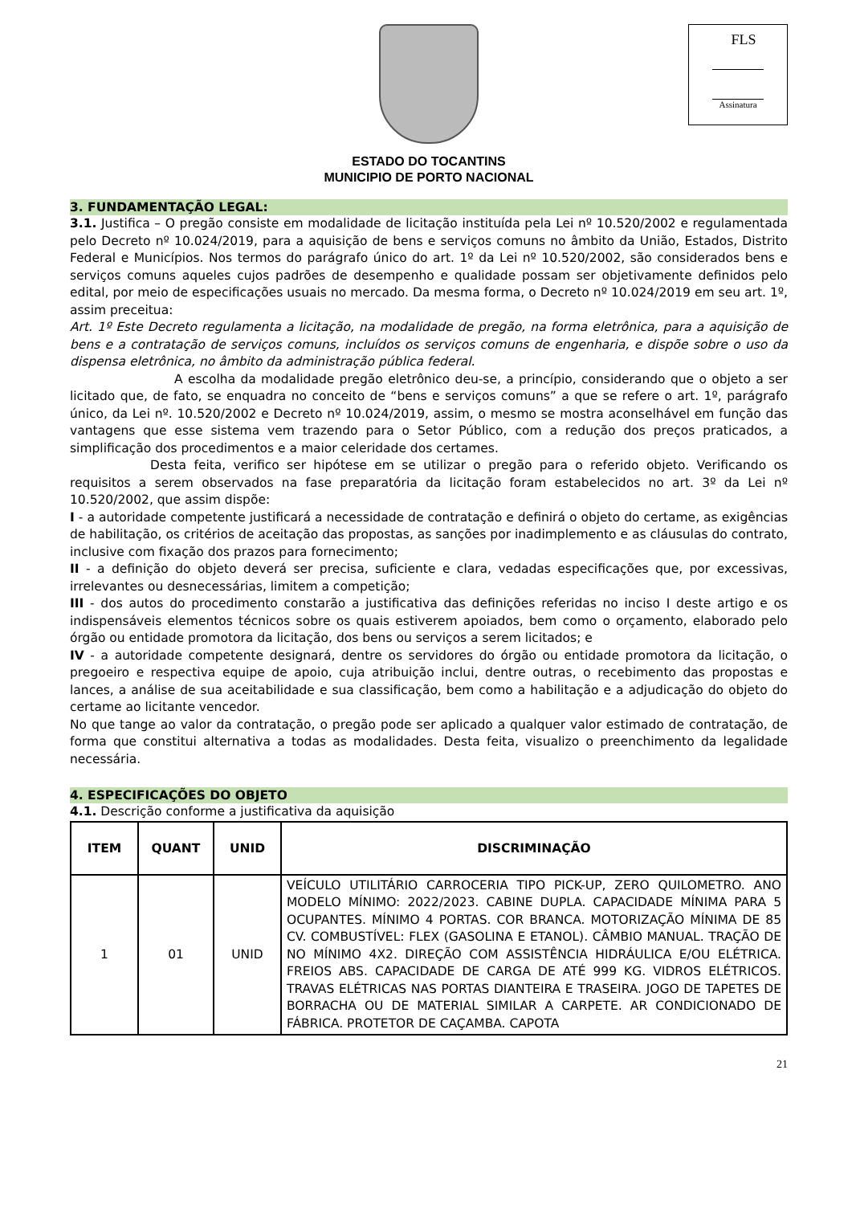ESTADO DO TOCANTINS
MUNICIPIO DE PORTO NACIONAL
FLS
Assinatura
3. FUNDAMENTAÇÃO LEGAL:
3.1. Justifica – O pregão consiste em modalidade de licitação instituída pela Lei nº 10.520/2002 e regulamentada pelo Decreto nº 10.024/2019, para a aquisição de bens e serviços comuns no âmbito da União, Estados, Distrito Federal e Municípios. Nos termos do parágrafo único do art. 1º da Lei nº 10.520/2002, são considerados bens e serviços comuns aqueles cujos padrões de desempenho e qualidade possam ser objetivamente definidos pelo edital, por meio de especificações usuais no mercado. Da mesma forma, o Decreto nº 10.024/2019 em seu art. 1º, assim preceitua:
Art. 1º Este Decreto regulamenta a licitação, na modalidade de pregão, na forma eletrônica, para a aquisição de bens e a contratação de serviços comuns, incluídos os serviços comuns de engenharia, e dispõe sobre o uso da dispensa eletrônica, no âmbito da administração pública federal.
A escolha da modalidade pregão eletrônico deu-se, a princípio, considerando que o objeto a ser licitado que, de fato, se enquadra no conceito de “bens e serviços comuns” a que se refere o art. 1º, parágrafo único, da Lei nº. 10.520/2002 e Decreto nº 10.024/2019, assim, o mesmo se mostra aconselhável em função das vantagens que esse sistema vem trazendo para o Setor Público, com a redução dos preços praticados, a simplificação dos procedimentos e a maior celeridade dos certames.
Desta feita, verifico ser hipótese em se utilizar o pregão para o referido objeto. Verificando os requisitos a serem observados na fase preparatória da licitação foram estabelecidos no art. 3º da Lei nº 10.520/2002, que assim dispõe:
I - a autoridade competente justificará a necessidade de contratação e definirá o objeto do certame, as exigências de habilitação, os critérios de aceitação das propostas, as sanções por inadimplemento e as cláusulas do contrato, inclusive com fixação dos prazos para fornecimento;
II - a definição do objeto deverá ser precisa, suficiente e clara, vedadas especificações que, por excessivas, irrelevantes ou desnecessárias, limitem a competição;
III - dos autos do procedimento constarão a justificativa das definições referidas no inciso I deste artigo e os indispensáveis elementos técnicos sobre os quais estiverem apoiados, bem como o orçamento, elaborado pelo órgão ou entidade promotora da licitação, dos bens ou serviços a serem licitados; e
IV - a autoridade competente designará, dentre os servidores do órgão ou entidade promotora da licitação, o pregoeiro e respectiva equipe de apoio, cuja atribuição inclui, dentre outras, o recebimento das propostas e lances, a análise de sua aceitabilidade e sua classificação, bem como a habilitação e a adjudicação do objeto do certame ao licitante vencedor.
No que tange ao valor da contratação, o pregão pode ser aplicado a qualquer valor estimado de contratação, de forma que constitui alternativa a todas as modalidades. Desta feita, visualizo o preenchimento da legalidade necessária.
4. ESPECIFICAÇÕES DO OBJETO
4.1. Descrição conforme a justificativa da aquisição
| ITEM | QUANT | UNID | DISCRIMINAÇÃO |
| --- | --- | --- | --- |
| 1 | 01 | UNID | VEÍCULO UTILITÁRIO CARROCERIA TIPO PICK-UP, ZERO QUILOMETRO. ANO MODELO MÍNIMO: 2022/2023. CABINE DUPLA. CAPACIDADE MÍNIMA PARA 5 OCUPANTES. MÍNIMO 4 PORTAS. COR BRANCA. MOTORIZAÇÃO MÍNIMA DE 85 CV. COMBUSTÍVEL: FLEX (GASOLINA E ETANOL). CÂMBIO MANUAL. TRAÇÃO DE NO MÍNIMO 4X2. DIREÇÃO COM ASSISTÊNCIA HIDRÁULICA E/OU ELÉTRICA. FREIOS ABS. CAPACIDADE DE CARGA DE ATÉ 999 KG. VIDROS ELÉTRICOS. TRAVAS ELÉTRICAS NAS PORTAS DIANTEIRA E TRASEIRA. JOGO DE TAPETES DE BORRACHA OU DE MATERIAL SIMILAR A CARPETE. AR CONDICIONADO DE FÁBRICA. PROTETOR DE CAÇAMBA. CAPOTA |
21